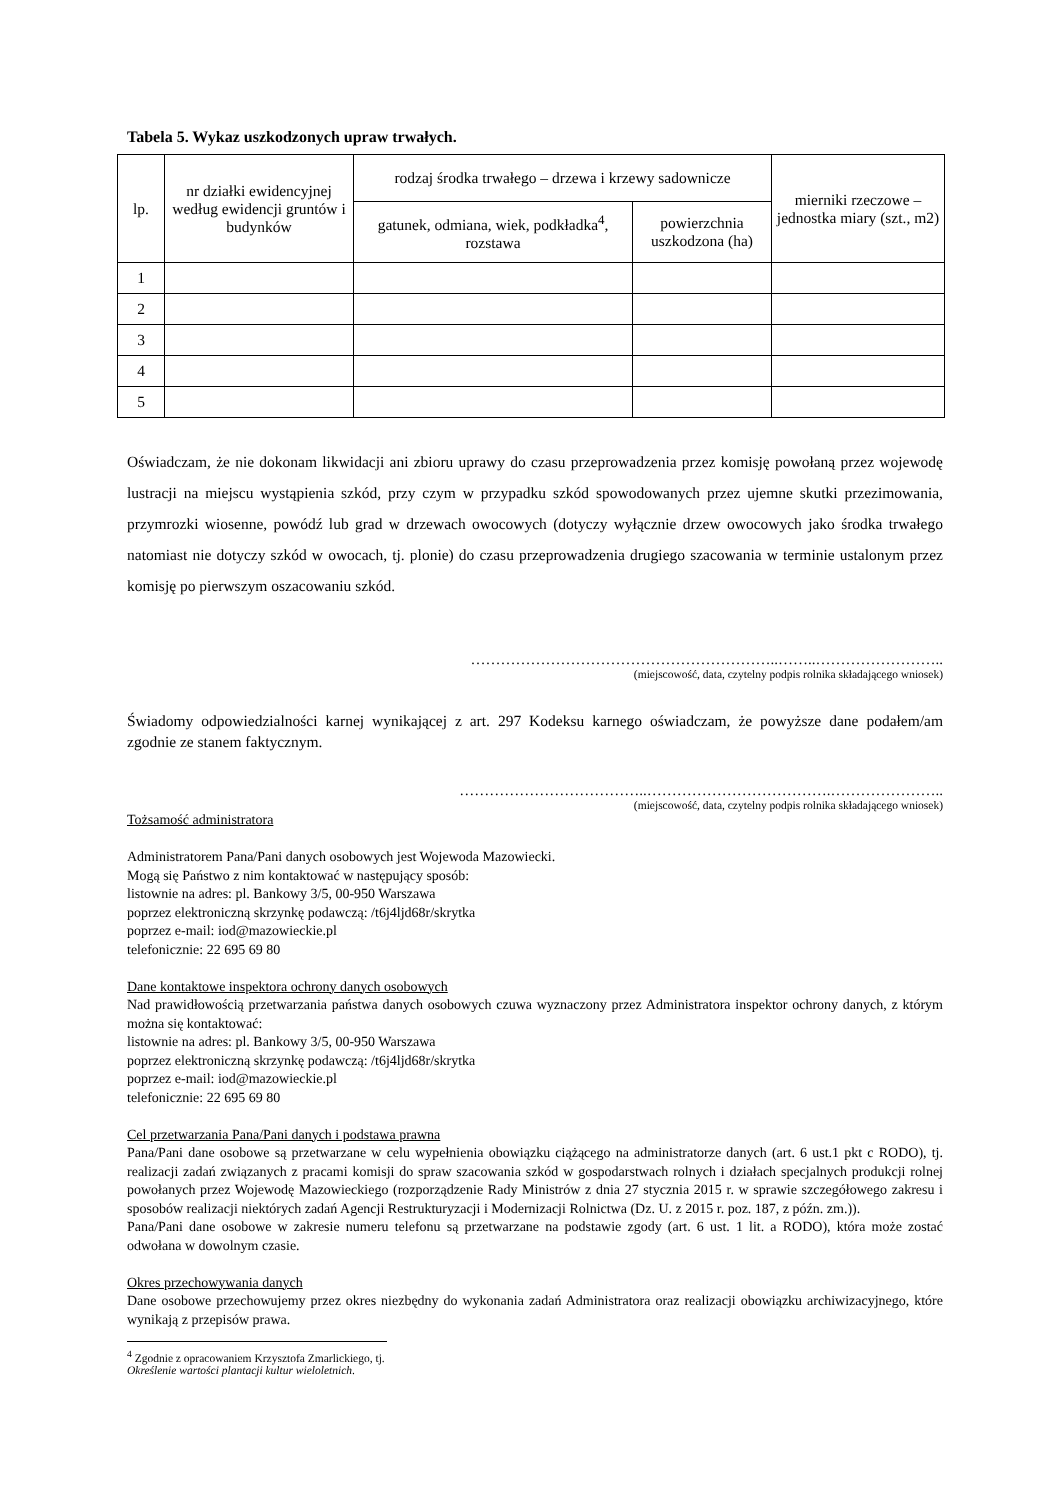Tabela 5. Wykaz uszkodzonych upraw trwałych.
| lp. | nr działki ewidencyjnej według ewidencji gruntów i budynków | rodzaj środka trwałego – drzewa i krzewy sadownicze | | mierniki rzeczowe – jednostka miary (szt., m2) |
| --- | --- | --- | --- | --- |
| | | gatunek, odmiana, wiek, podkładka<sup>4</sup>, rozstawa | powierzchnia uszkodzona (ha) | |
| 1 | | | | |
| 2 | | | | |
| 3 | | | | |
| 4 | | | | |
| 5 | | | | |
Oświadczam, że nie dokonam likwidacji ani zbioru uprawy do czasu przeprowadzenia przez komisję powołaną przez wojewodę lustracji na miejscu wystąpienia szkód, przy czym w przypadku szkód spowodowanych przez ujemne skutki przezimowania, przymrozki wiosenne, powódź lub grad w drzewach owocowych (dotyczy wyłącznie drzew owocowych jako środka trwałego natomiast nie dotyczy szkód w owocach, tj. plonie) do czasu przeprowadzenia drugiego szacowania w terminie ustalonym przez komisję po pierwszym oszacowaniu szkód.
……………………………………………………..……..……………………..
(miejscowość, data, czytelny podpis rolnika składającego wniosek)
Świadomy odpowiedzialności karnej wynikającej z art. 297 Kodeksu karnego oświadczam, że powyższe dane podałem/am zgodnie ze stanem faktycznym.
………………………………..……………………………….…………………..
(miejscowość, data, czytelny podpis rolnika składającego wniosek)
Tożsamość administratora
Administratorem Pana/Pani danych osobowych jest Wojewoda Mazowiecki.
Mogą się Państwo z nim kontaktować w następujący sposób:
listownie na adres: pl. Bankowy 3/5, 00-950 Warszawa
poprzez elektroniczną skrzynkę podawczą: /t6j4ljd68r/skrytka
poprzez e-mail: iod@mazowieckie.pl
telefonicznie: 22 695 69 80
Dane kontaktowe inspektora ochrony danych osobowych
Nad prawidłowością przetwarzania państwa danych osobowych czuwa wyznaczony przez Administratora inspektor ochrony danych, z którym można się kontaktować:
listownie na adres: pl. Bankowy 3/5, 00-950 Warszawa
poprzez elektroniczną skrzynkę podawczą: /t6j4ljd68r/skrytka
poprzez e-mail: iod@mazowieckie.pl
telefonicznie: 22 695 69 80
Cel przetwarzania Pana/Pani danych i podstawa prawna
Pana/Pani dane osobowe są przetwarzane w celu wypełnienia obowiązku ciążącego na administratorze danych (art. 6 ust.1 pkt c RODO), tj. realizacji zadań związanych z pracami komisji do spraw szacowania szkód w gospodarstwach rolnych i działach specjalnych produkcji rolnej powołanych przez Wojewodę Mazowieckiego (rozporządzenie Rady Ministrów z dnia 27 stycznia 2015 r. w sprawie szczegółowego zakresu i sposobów realizacji niektórych zadań Agencji Restrukturyzacji i Modernizacji Rolnictwa (Dz. U. z 2015 r. poz. 187, z późn. zm.)).
Pana/Pani dane osobowe w zakresie numeru telefonu są przetwarzane na podstawie zgody (art. 6 ust. 1 lit. a RODO), która może zostać odwołana w dowolnym czasie.
Okres przechowywania danych
Dane osobowe przechowujemy przez okres niezbędny do wykonania zadań Administratora oraz realizacji obowiązku archiwizacyjnego, które wynikają z przepisów prawa.
<sup>4</sup> Zgodnie z opracowaniem Krzysztofa Zmarlickiego, tj. Określenie wartości plantacji kultur wieloletnich.